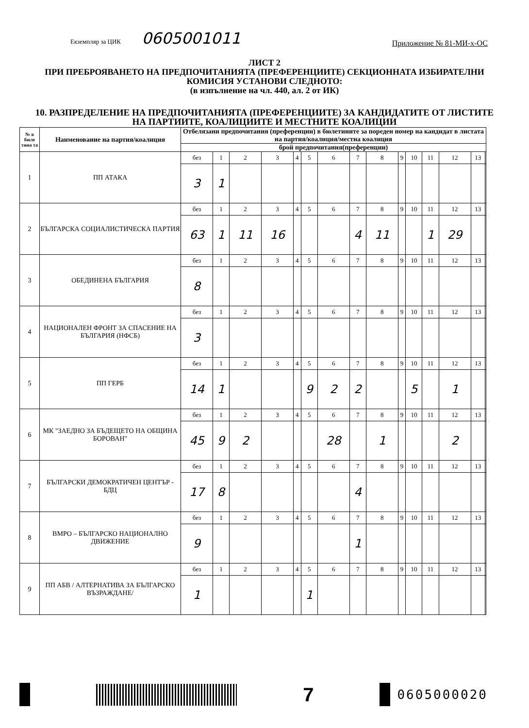Екземпляр за ЦИК 0605001011 Приложение № 81-МИ-х-ОС
ЛИСТ 2
ПРИ ПРЕБРОЯВАНЕТО НА ПРЕДПОЧИТАНИЯТА (ПРЕФЕРЕНЦИИТЕ) СЕКЦИОННАТА ИЗБИРАТЕЛНИ КОМИСИЯ УСТАНОВИ СЛЕДНОТО:
(в изпълнение на чл. 440, ал. 2 от ИК)
10. РАЗПРЕДЕЛЕНИЕ НА ПРЕДПОЧИТАНИЯТА (ПРЕФЕРЕНЦИИТЕ) ЗА КАНДИДАТИТЕ ОТ ЛИСТИТЕ НА ПАРТИИТЕ, КОАЛИЦИИТЕ И МЕСТНИТЕ КОАЛИЦИИ
| № в бюле тина та | Наименование на партия/коалиция | Отбелязани предпочитания (преференции) в бюлетините за пореден номер на кандидат в листата на партия/коалиция/местна коалиция | | | | | | | | | | | | | | |
| --- | --- | --- | --- | --- | --- | --- | --- | --- | --- | --- | --- | --- | --- | --- | --- | --- |
| | | брой предпочитания(преференции) | | | | | | | | | | | | | | |
| 1 | ПП АТАКА | без | 1 | 2 | 3 | 4 | 5 | 6 | 7 | 8 | 9 | 10 | 11 | 12 | 13 | |
| | | 3 | 1 | | | | | | | | | | | | | |
| 2 | БЪЛГАРСКА СОЦИАЛИСТИЧЕСКА ПАРТИЯ | без | 1 | 2 | 3 | 4 | 5 | 6 | 7 | 8 | 9 | 10 | 11 | 12 | 13 | |
| | | 63 | 1 | 11 | 16 | | | | 4 | 11 | | | 1 | 29 | | |
| 3 | ОБЕДИНЕНА БЪЛГАРИЯ | без | 1 | 2 | 3 | 4 | 5 | 6 | 7 | 8 | 9 | 10 | 11 | 12 | 13 | |
| | | 8 | | | | | | | | | | | | | | |
| 4 | НАЦИОНАЛЕН ФРОНТ ЗА СПАСЕНИЕ НА БЪЛГАРИЯ (НФСБ) | без | 1 | 2 | 3 | 4 | 5 | 6 | 7 | 8 | 9 | 10 | 11 | 12 | 13 | |
| | | 3 | | | | | | | | | | | | | | |
| 5 | ПП ГЕРБ | без | 1 | 2 | 3 | 4 | 5 | 6 | 7 | 8 | 9 | 10 | 11 | 12 | 13 | |
| | | 14 | 1 | | | | 9 | 2 | 2 | | | 5 | | 1 | | |
| 6 | МК "ЗАЕДНО ЗА БЪДЕЩЕТО НА ОБЩИНА БОРОВАН" | без | 1 | 2 | 3 | 4 | 5 | 6 | 7 | 8 | 9 | 10 | 11 | 12 | 13 | |
| | | 45 | 9 | 2 | | | | 28 | | 1 | | | | 2 | | |
| 7 | БЪЛГАРСКИ ДЕМОКРАТИЧЕН ЦЕНТЪР - БДЦ | без | 1 | 2 | 3 | 4 | 5 | 6 | 7 | 8 | 9 | 10 | 11 | 12 | 13 | |
| | | 17 | 8 | | | | | | 4 | | | | | | | |
| 8 | ВМРО – БЪЛГАРСКО НАЦИОНАЛНО ДВИЖЕНИЕ | без | 1 | 2 | 3 | 4 | 5 | 6 | 7 | 8 | 9 | 10 | 11 | 12 | 13 | |
| | | 9 | | | | | | | 1 | | | | | | | |
| 9 | ПП АБВ / АЛТЕРНАТИВА ЗА БЪЛГАРСКО ВЪЗРАЖДАНЕ/ | без | 1 | 2 | 3 | 4 | 5 | 6 | 7 | 8 | 9 | 10 | 11 | 12 | 13 | |
| | | 1 | | | | | 1 | | | | | | | | | |
7
0605000020